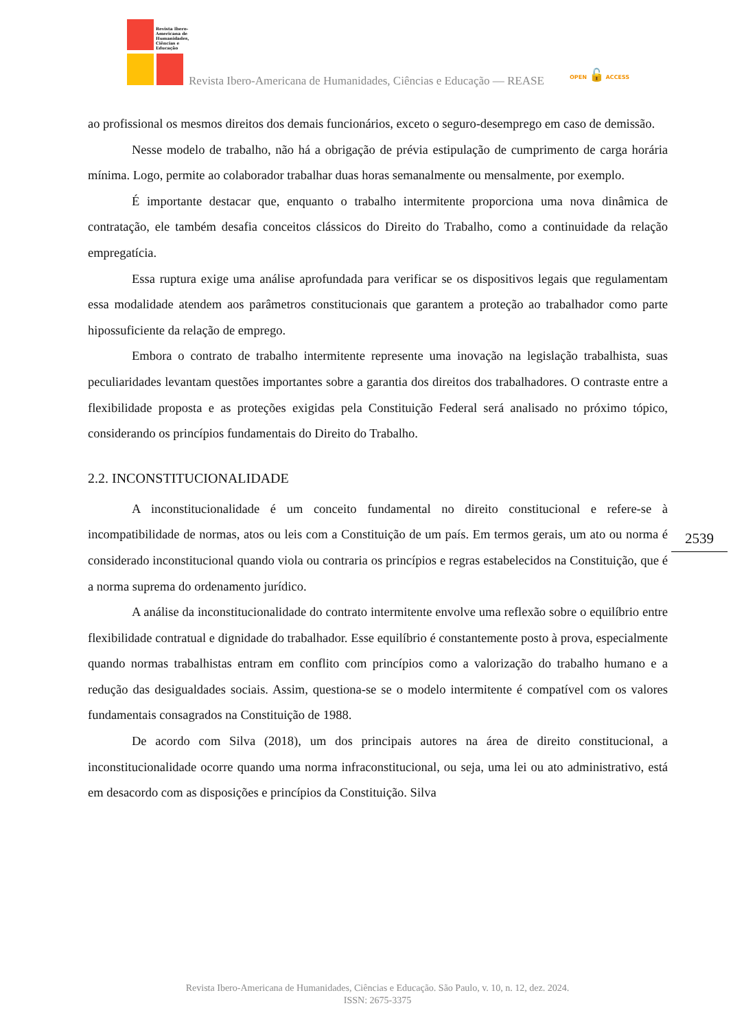Revista Ibero-
Americana de
Humanidades,
Ciências e
Educação
Revista Ibero-Americana de Humanidades, Ciências e Educação — REASE
OPEN 🔓 ACCESS
ao profissional os mesmos direitos dos demais funcionários, exceto o seguro-desemprego em caso de demissão.
Nesse modelo de trabalho, não há a obrigação de prévia estipulação de cumprimento de carga horária mínima. Logo, permite ao colaborador trabalhar duas horas semanalmente ou mensalmente, por exemplo.
É importante destacar que, enquanto o trabalho intermitente proporciona uma nova dinâmica de contratação, ele também desafia conceitos clássicos do Direito do Trabalho, como a continuidade da relação empregatícia.
Essa ruptura exige uma análise aprofundada para verificar se os dispositivos legais que regulamentam essa modalidade atendem aos parâmetros constitucionais que garantem a proteção ao trabalhador como parte hipossuficiente da relação de emprego.
Embora o contrato de trabalho intermitente represente uma inovação na legislação trabalhista, suas peculiaridades levantam questões importantes sobre a garantia dos direitos dos trabalhadores. O contraste entre a flexibilidade proposta e as proteções exigidas pela Constituição Federal será analisado no próximo tópico, considerando os princípios fundamentais do Direito do Trabalho.
2.2. INCONSTITUCIONALIDADE
A inconstitucionalidade é um conceito fundamental no direito constitucional e refere-se à incompatibilidade de normas, atos ou leis com a Constituição de um país. Em termos gerais, um ato ou norma é considerado inconstitucional quando viola ou contraria os princípios e regras estabelecidos na Constituição, que é a norma suprema do ordenamento jurídico.
A análise da inconstitucionalidade do contrato intermitente envolve uma reflexão sobre o equilíbrio entre flexibilidade contratual e dignidade do trabalhador. Esse equilíbrio é constantemente posto à prova, especialmente quando normas trabalhistas entram em conflito com princípios como a valorização do trabalho humano e a redução das desigualdades sociais. Assim, questiona-se se o modelo intermitente é compatível com os valores fundamentais consagrados na Constituição de 1988.
De acordo com Silva (2018), um dos principais autores na área de direito constitucional, a inconstitucionalidade ocorre quando uma norma infraconstitucional, ou seja, uma lei ou ato administrativo, está em desacordo com as disposições e princípios da Constituição. Silva
2539
Revista Ibero-Americana de Humanidades, Ciências e Educação. São Paulo, v. 10, n. 12, dez. 2024.
ISSN: 2675-3375